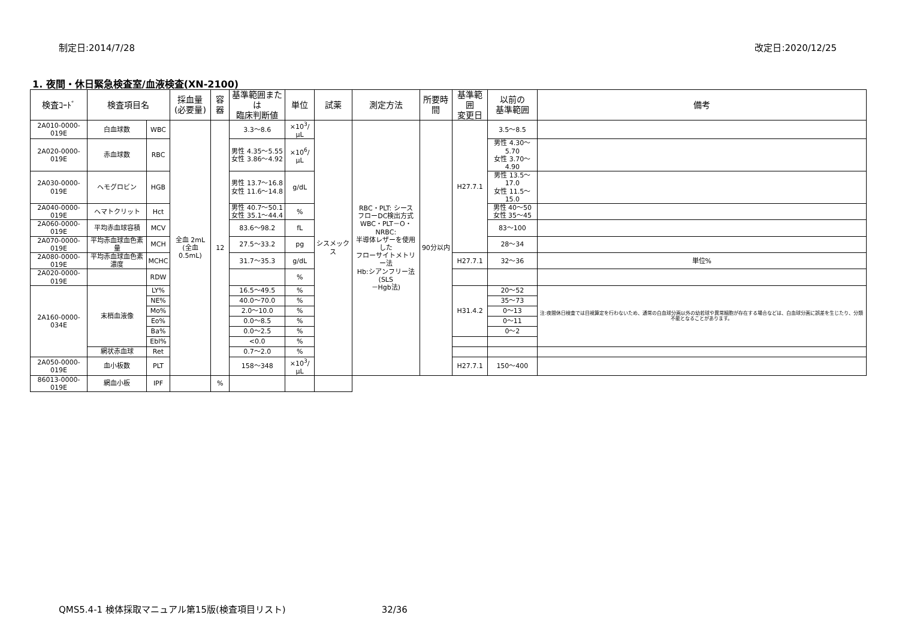制定日:2014/7/28 改定日:2020/12/25
1. 夜間・休日緊急検査室/血液検査(XN-2100)
| 検査ｺｰﾄﾞ | 検査項目名 | | 採血量 (必要量) | 容器 | 基準範囲または 臨床判断値 | 単位 | 試薬 | 測定方法 | 所要時間 | 基準範囲 変更日 | 以前の 基準範囲 | 備考 |
| --- | --- | --- | --- | --- | --- | --- | --- | --- | --- | --- | --- | --- |
| 2A010-0000-019E | 白血球数 | WBC | 全血 2mL (全血 0.5mL) | 12 | 3.3〜8.6 | ×10<sup>3</sup>/μL | シスメックス | RBC・PLT: シース フローDC検出方式 WBC・PLT－O・NRBC: 半導体レザーを使用した フローサイトメトリー法 Hb:シアンフリー法(SLS －Hgb法) | 90分以内 | H27.7.1 | 3.5〜8.5 | |
| 2A020-0000-019E | 赤血球数 | RBC | | | 男性 4.35〜5.55 女性 3.86〜4.92 | ×10<sup>6</sup>/μL | | | | | 男性 4.30〜5.70 女性 3.70〜4.90 | |
| 2A030-0000-019E | ヘモグロビン | HGB | | | 男性 13.7〜16.8 女性 11.6〜14.8 | g/dL | | | | | 男性 13.5〜17.0 女性 11.5〜15.0 | |
| 2A040-0000-019E | ヘマトクリット | Hct | | | 男性 40.7〜50.1 女性 35.1〜44.4 | % | | | | | 男性 40〜50 女性 35〜45 | |
| 2A060-0000-019E | 平均赤血球容積 | MCV | | | 83.6〜98.2 | fL | | | | | 83〜100 | |
| 2A070-0000-019E | 平均赤血球血色素量 | MCH | | | 27.5〜33.2 | pg | | | | | 28〜34 | |
| 2A080-0000-019E | 平均赤血球血色素濃度 | MCHC | | | 31.7〜35.3 | g/dL | | | | H27.7.1 | 32〜36 | 単位% |
| 2A020-0000-019E | | RDW | | | | % | | | | | | |
| 2A160-0000-034E | 末梢血液像 | LY% | | | 16.5〜49.5 | % | | | | H31.4.2 | 20〜52 | 注:夜間休日検査では目視算定を行わないため、通常の白血球分画以外の幼若球や異常細胞が存在する場合などは、白血球分画に誤差を生じたり、分類不能となることがあります。 |
| | | NE% | | | 40.0〜70.0 | % | | | | | 35〜73 | |
| | | Mo% | | | 2.0〜10.0 | % | | | | | 0〜13 | |
| | | Eo% | | | 0.0〜8.5 | % | | | | | 0〜11 | |
| | | Ba% | | | 0.0〜2.5 | % | | | | | 0〜2 | |
| | | Ebl% | | | <0.0 | % | | | | | | |
| | 網状赤血球 | Ret | | | 0.7〜2.0 | % | | | | | | |
| 2A050-0000-019E | 血小板数 | PLT | | | 158〜348 | ×10<sup>3</sup>/μL | | | | H27.7.1 | 150〜400 | |
| 86013-0000-019E | 網血小板 | IPF | | % | | | | | | | | |
QMS5.4-1 検体採取マニュアル第15版(検査項目リスト) 32/36